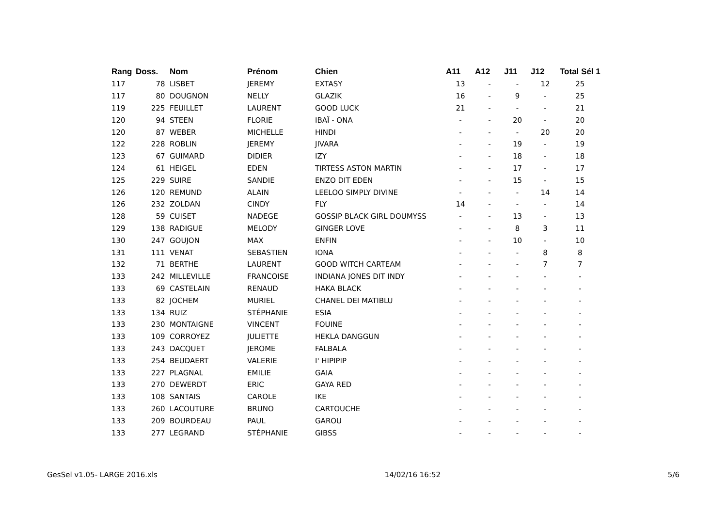| Rang | Doss. | Nom | Prénom | Chien | A11 | A12 | J11 | J12 | Total Sél 1 |
| --- | --- | --- | --- | --- | --- | --- | --- | --- | --- |
| 117 | 78 | LISBET | JEREMY | EXTASY | 13 | - | - | 12 | 25 |
| 117 | 80 | DOUGNON | NELLY | GLAZIK | 16 | - | 9 | - | 25 |
| 119 | 225 | FEUILLET | LAURENT | GOOD LUCK | 21 | - | - | - | 21 |
| 120 | 94 | STEEN | FLORIE | IBAÏ - ONA | - | - | 20 | - | 20 |
| 120 | 87 | WEBER | MICHELLE | HINDI | - | - | - | 20 | 20 |
| 122 | 228 | ROBLIN | JEREMY | JIVARA | - | - | 19 | - | 19 |
| 123 | 67 | GUIMARD | DIDIER | IZY | - | - | 18 | - | 18 |
| 124 | 61 | HEIGEL | EDEN | TIRTESS ASTON MARTIN | - | - | 17 | - | 17 |
| 125 | 229 | SUIRE | SANDIE | ENZO DIT EDEN | - | - | 15 | - | 15 |
| 126 | 120 | REMUND | ALAIN | LEELOO SIMPLY DIVINE | - | - | - | 14 | 14 |
| 126 | 232 | ZOLDAN | CINDY | FLY | 14 | - | - | - | 14 |
| 128 | 59 | CUISET | NADEGE | GOSSIP BLACK GIRL DOUMYSS | - | - | 13 | - | 13 |
| 129 | 138 | RADIGUE | MELODY | GINGER LOVE | - | - | 8 | 3 | 11 |
| 130 | 247 | GOUJON | MAX | ENFIN | - | - | 10 | - | 10 |
| 131 | 111 | VENAT | SEBASTIEN | IONA | - | - | - | 8 | 8 |
| 132 | 71 | BERTHE | LAURENT | GOOD WITCH CARTEAM | - | - | - | 7 | 7 |
| 133 | 242 | MILLEVILLE | FRANCOISE | INDIANA JONES DIT INDY | - | - | - | - | - |
| 133 | 69 | CASTELAIN | RENAUD | HAKA BLACK | - | - | - | - | - |
| 133 | 82 | JOCHEM | MURIEL | CHANEL DEI MATIBLU | - | - | - | - | - |
| 133 | 134 | RUIZ | STÉPHANIE | ESIA | - | - | - | - | - |
| 133 | 230 | MONTAIGNE | VINCENT | FOUINE | - | - | - | - | - |
| 133 | 109 | CORROYEZ | JULIETTE | HEKLA DANGGUN | - | - | - | - | - |
| 133 | 243 | DACQUET | JEROME | FALBALA | - | - | - | - | - |
| 133 | 254 | BEUDAERT | VALERIE | I' HIPIPIP | - | - | - | - | - |
| 133 | 227 | PLAGNAL | EMILIE | GAIA | - | - | - | - | - |
| 133 | 270 | DEWERDT | ERIC | GAYA RED | - | - | - | - | - |
| 133 | 108 | SANTAIS | CAROLE | IKE | - | - | - | - | - |
| 133 | 260 | LACOUTURE | BRUNO | CARTOUCHE | - | - | - | - | - |
| 133 | 209 | BOURDEAU | PAUL | GAROU | - | - | - | - | - |
| 133 | 277 | LEGRAND | STÉPHANIE | GIBSS | - | - | - | - | - |
GesSel v1.05- LARGE 2016.xls 14/02/16 16:52 5/6